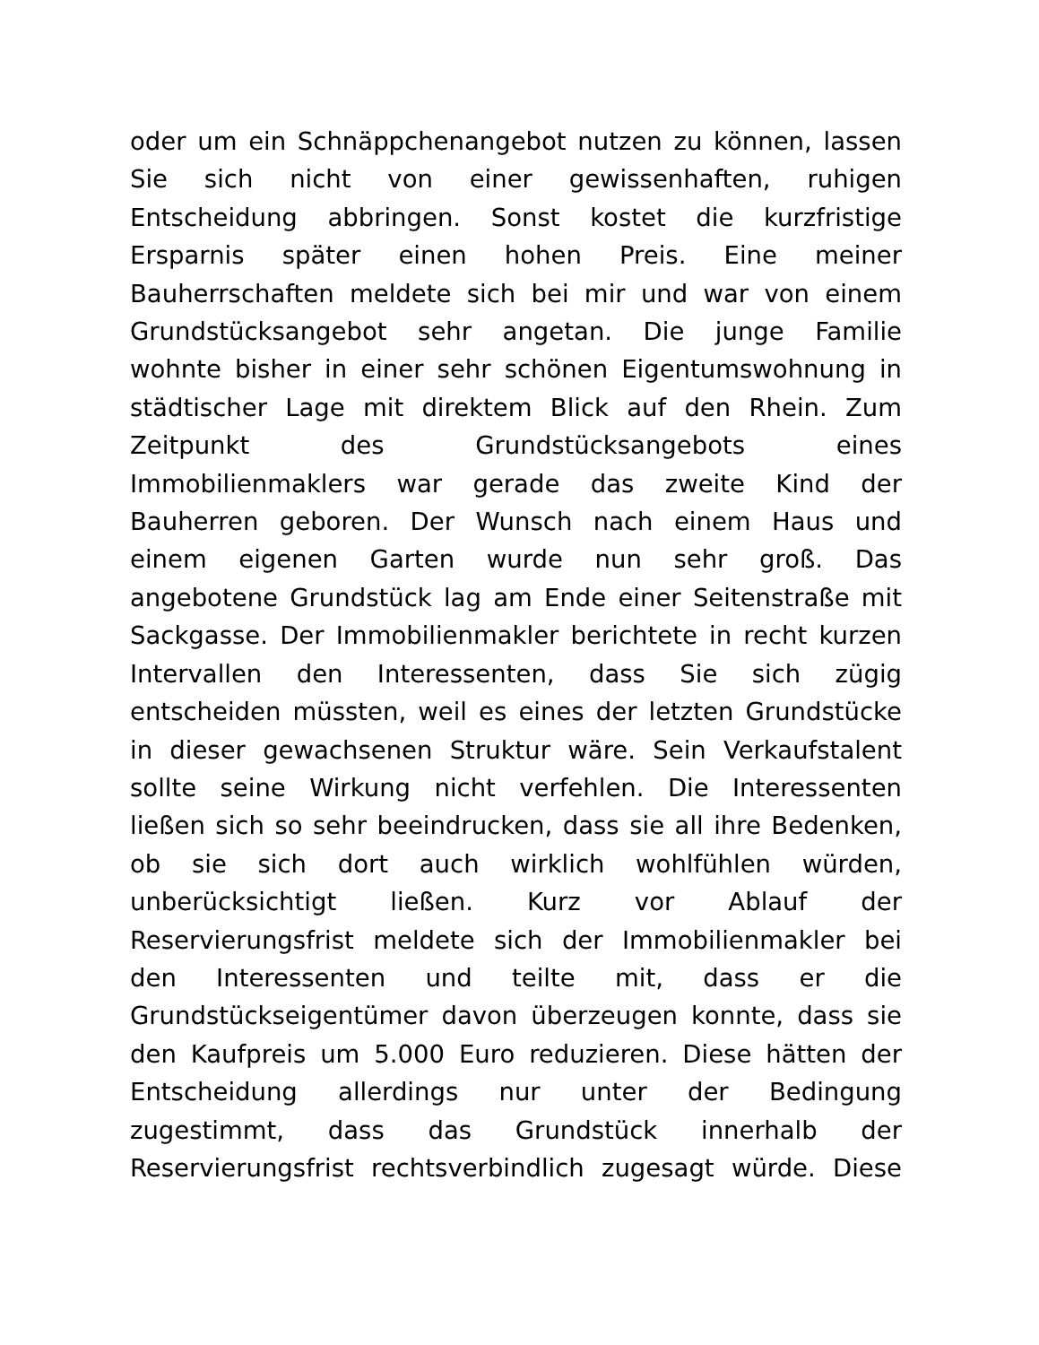oder um ein Schnäppchenangebot nutzen zu können, lassen
Sie sich nicht von einer gewissenhaften, ruhigen
Entscheidung abbringen. Sonst kostet die kurzfristige
Ersparnis später einen hohen Preis. Eine meiner
Bauherrschaften meldete sich bei mir und war von einem
Grundstücksangebot sehr angetan. Die junge Familie
wohnte bisher in einer sehr schönen Eigentumswohnung in
städtischer Lage mit direktem Blick auf den Rhein. Zum
Zeitpunkt des Grundstücksangebots eines
Immobilienmaklers war gerade das zweite Kind der
Bauherren geboren. Der Wunsch nach einem Haus und
einem eigenen Garten wurde nun sehr groß. Das
angebotene Grundstück lag am Ende einer Seitenstraße mit
Sackgasse. Der Immobilienmakler berichtete in recht kurzen
Intervallen den Interessenten, dass Sie sich zügig
entscheiden müssten, weil es eines der letzten Grundstücke
in dieser gewachsenen Struktur wäre. Sein Verkaufstalent
sollte seine Wirkung nicht verfehlen. Die Interessenten
ließen sich so sehr beeindrucken, dass sie all ihre Bedenken,
ob sie sich dort auch wirklich wohlfühlen würden,
unberücksichtigt ließen. Kurz vor Ablauf der
Reservierungsfrist meldete sich der Immobilienmakler bei
den Interessenten und teilte mit, dass er die
Grundstückseigentümer davon überzeugen konnte, dass sie
den Kaufpreis um 5.000 Euro reduzieren. Diese hätten der
Entscheidung allerdings nur unter der Bedingung
zugestimmt, dass das Grundstück innerhalb der
Reservierungsfrist rechtsverbindlich zugesagt würde. Diese